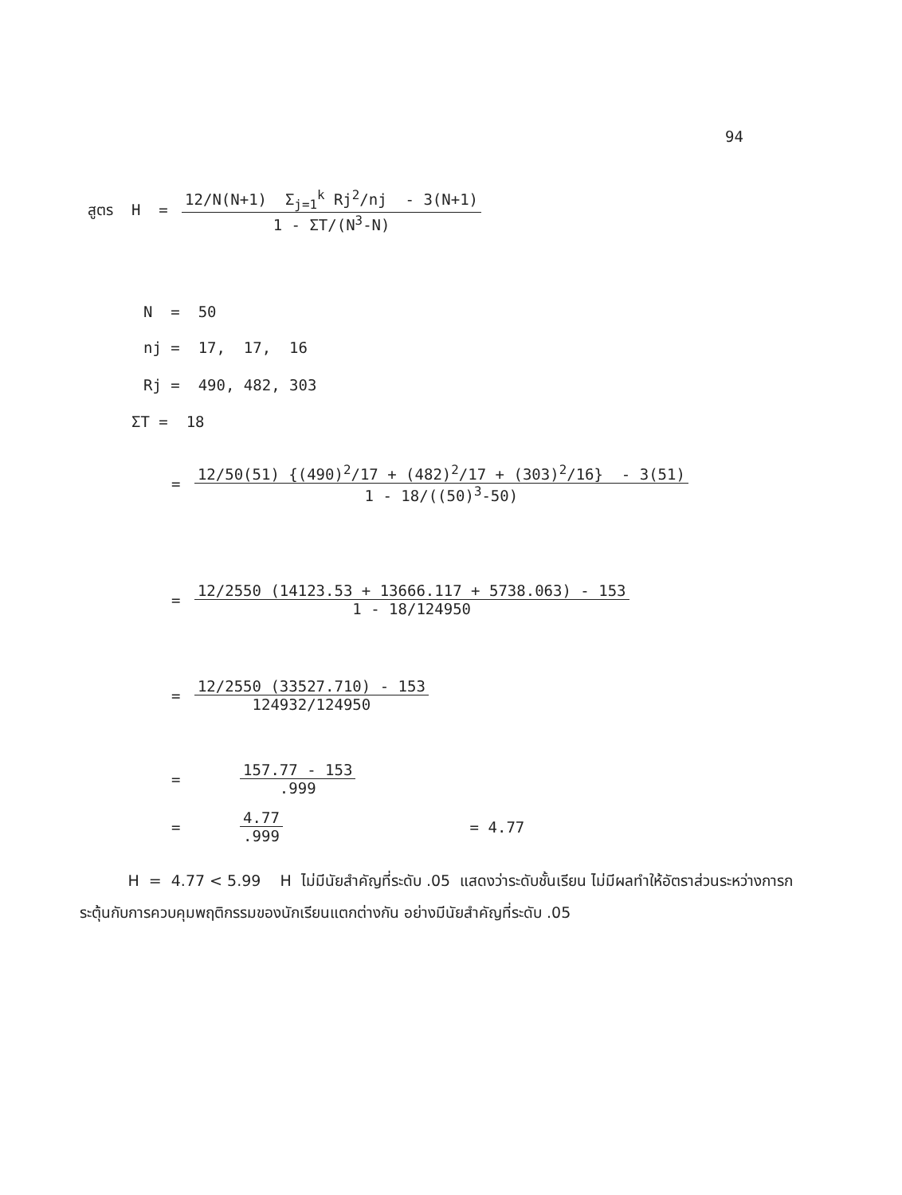94
สูตร H = 12/N(N+1) Σ<sub>j=1</sub><sup>k</sup> Rj<sup>2</sup>/nj - 3(N+1) 1 - ΣT/(N<sup>3</sup>-N)
N = 50
nj = 17, 17, 16
Rj = 490, 482, 303
ΣT = 18
= 12/50(51) {(490)<sup>2</sup>/17 + (482)<sup>2</sup>/17 + (303)<sup>2</sup>/16} - 3(51) 1 - 18/((50)<sup>3</sup>-50)
= 12/2550 (14123.53 + 13666.117 + 5738.063) - 153 1 - 18/124950
= 12/2550 (33527.710) - 153 124932/124950
= 157.77 - 153.999
= 4.77.999 = 4.77
H = 4.77 < 5.99 H ไม่มีนัยสำคัญที่ระดับ .05 แสดงว่าระดับชั้นเรียน ไม่มีผลทำให้อัตราส่วนระหว่างการกระตุ้นกับการควบคุมพฤติกรรมของนักเรียนแตกต่างกัน อย่างมีนัยสำคัญที่ระดับ .05